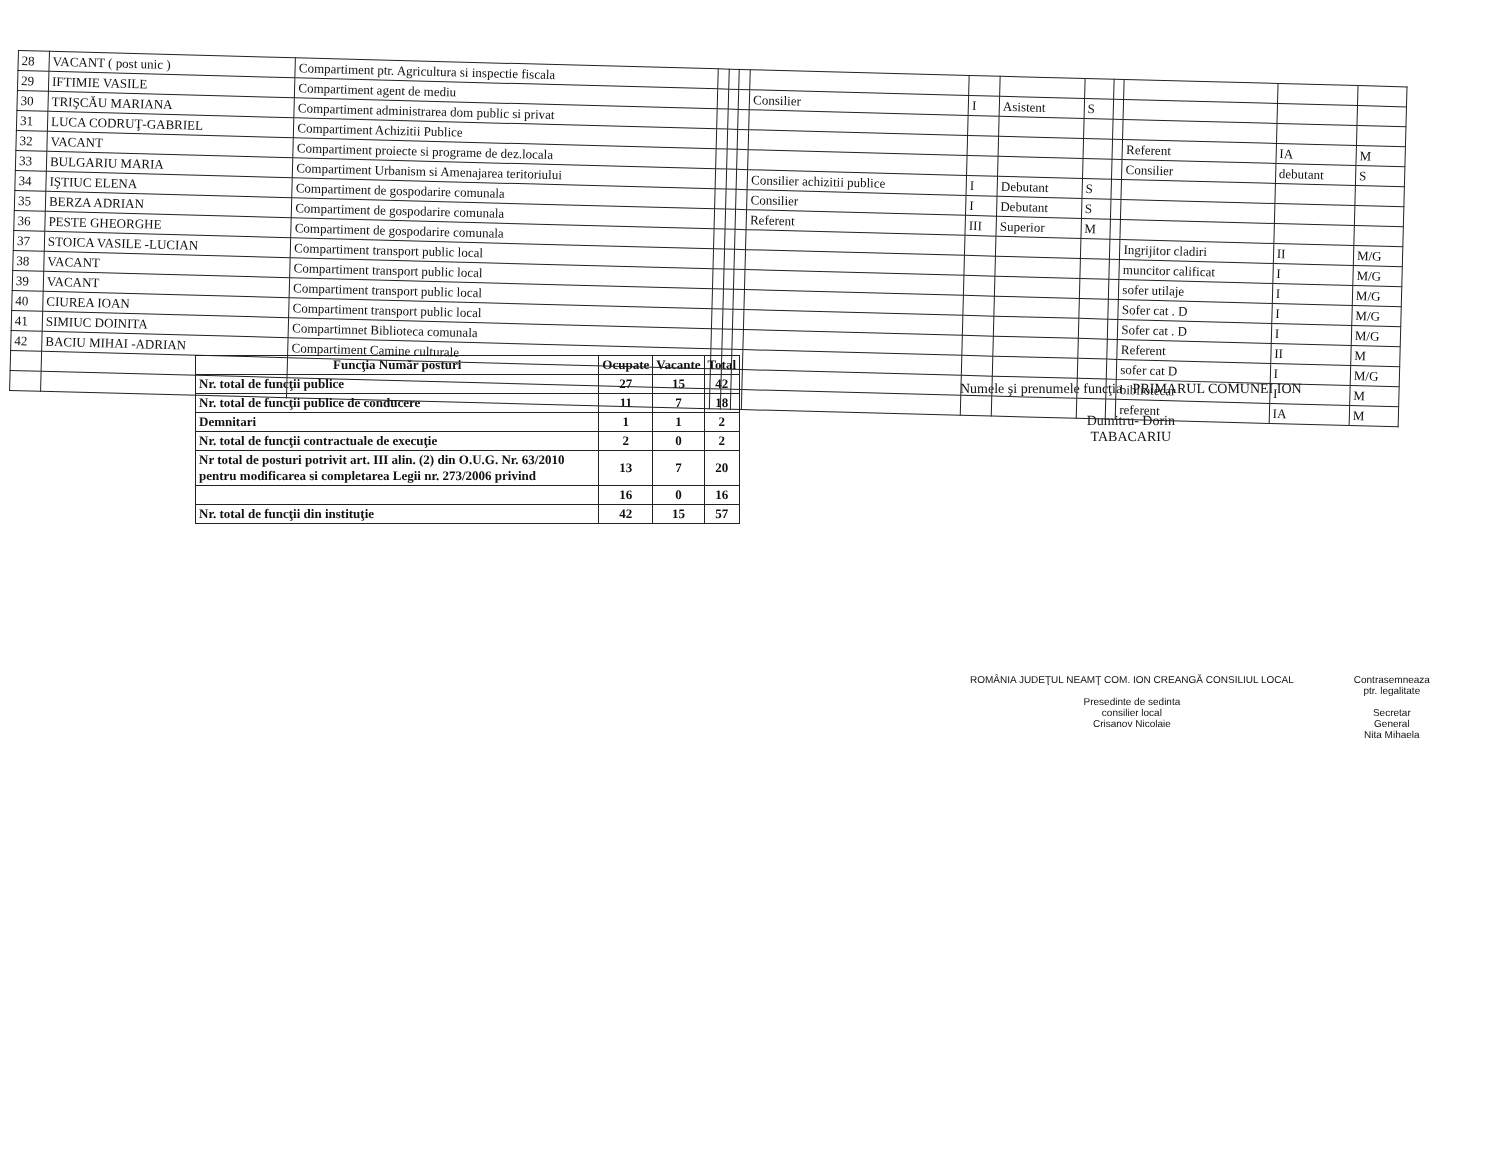| 28 | VACANT ( post unic ) | Compartiment ptr. Agricultura si inspectie fiscala | | | | | | | | | | | |
| 29 | IFTIMIE VASILE | Compartiment agent de mediu | | | | Consilier | I | Asistent | S | | | | |
| 30 | TRIŞCĂU MARIANA | Compartiment administrarea dom public si privat | | | | | | | | | | | |
| 31 | LUCA CODRUŢ-GABRIEL | Compartiment Achizitii Publice | | | | | | | | | Referent | IA | M |
| 32 | VACANT | Compartiment proiecte si programe de dez.locala | | | | | | | | | Consilier | debutant | S |
| 33 | BULGARIU MARIA | Compartiment Urbanism si Amenajarea teritoriului | | | | Consilier achizitii publice | I | Debutant | S | | | | |
| 34 | IŞTIUC ELENA | Compartiment de gospodarire comunala | | | | Consilier | I | Debutant | S | | | | |
| 35 | BERZA ADRIAN | Compartiment de gospodarire comunala | | | | Referent | III | Superior | M | | | | |
| 36 | PESTE GHEORGHE | Compartiment de gospodarire comunala | | | | | | | | | Ingrijitor cladiri | II | M/G |
| 37 | STOICA VASILE -LUCIAN | Compartiment transport public local | | | | | | | | | muncitor calificat | I | M/G |
| 38 | VACANT | Compartiment transport public local | | | | | | | | | sofer utilaje | I | M/G |
| 39 | VACANT | Compartiment transport public local | | | | | | | | | Sofer cat . D | I | M/G |
| 40 | CIUREA IOAN | Compartiment transport public local | | | | | | | | | Sofer cat . D | I | M/G |
| 41 | SIMIUC DOINITA | Compartimnet Biblioteca comunala | | | | | | | | | Referent | II | M |
| 42 | BACIU MIHAI -ADRIAN | Compartiment Camine culturale | | | | | | | | | sofer cat D | I | M/G |
| | | | | | | | | | | | bibliotecar | I | M |
| | | | | | | | | | | | referent | IA | M |
| Funcţia Număr posturi | Ocupate | Vacante | Total |
| --- | --- | --- | --- |
| Nr. total de funcţii publice | 27 | 15 | 42 |
| Nr. total de funcţii publice de conducere | 11 | 7 | 18 |
| Demnitari | 1 | 1 | 2 |
| Nr. total de funcţii contractuale de execuţie | 2 | 0 | 2 |
| Nr total de posturi potrivit art. III alin. (2) din O.U.G. Nr. 63/2010 pentru modificarea si completarea Legii nr. 273/2006 privind | 13 | 7 | 20 |
| | 16 | 0 | 16 |
| Nr. total de funcţii din instituţie | 42 | 15 | 57 |
Numele şi prenumele funcţia PRIMARUL COMUNEI ION
Dumitru- Dorin
TABACARIU
ROMÂNIA JUDEŢUL NEAMŢ COM. ION CREANGĂ CONSILIUL LOCAL
Presedinte de sedinta
consilier local
Crisanov Nicolaie
Contrasemneaza
ptr. legalitate
Secretar
General
Nita Mihaela